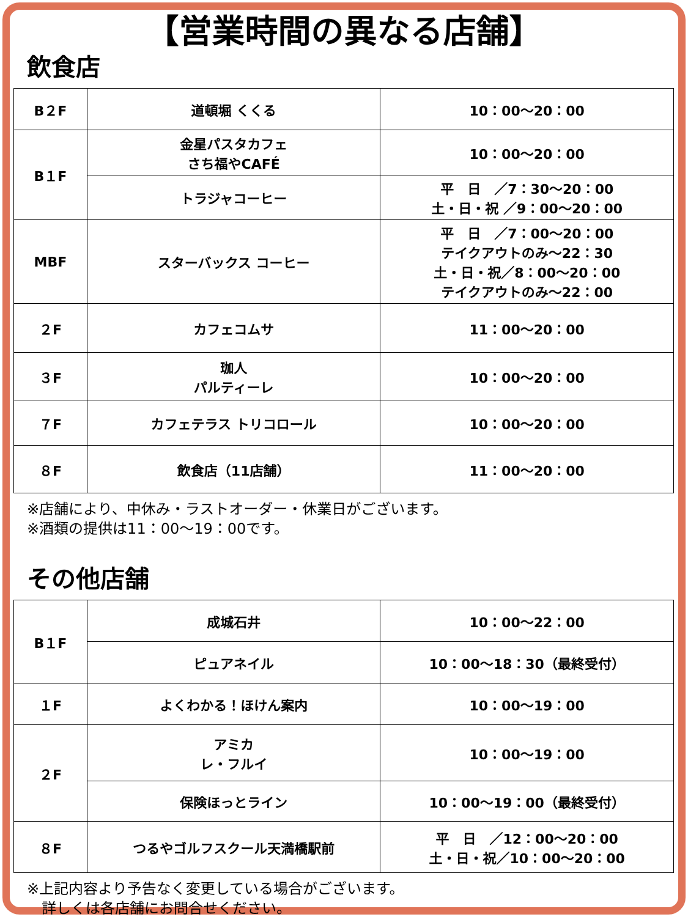【営業時間の異なる店舗】
飲食店
| B２F | 道頓堀 くくる | 10：00～20：00 |
| B１F | 金星パスタカフェ さち福やCAFÉ | 10：00～20：00 |
| | トラジャコーヒー | 平 日 ／7：30～20：00 土・日・祝 ／9：00～20：00 |
| MBF | スターバックス コーヒー | 平 日 ／7：00～20：00 テイクアウトのみ～22：30 土・日・祝／8：00～20：00 テイクアウトのみ～22：00 |
| ２F | カフェコムサ | 11：00～20：00 |
| ３F | 珈人 パルティーレ | 10：00～20：00 |
| ７F | カフェテラス トリコロール | 10：00～20：00 |
| ８F | 飲食店（11店舗） | 11：00～20：00 |
※店舗により、中休み・ラストオーダー・休業日がございます。
※酒類の提供は11：00～19：00です。
その他店舗
| B１F | 成城石井 | 10：00～22：00 |
| | ピュアネイル | 10：00～18：30（最終受付） |
| １F | よくわかる！ほけん案内 | 10：00～19：00 |
| ２F | アミカ レ・フルイ | 10：00～19：00 |
| | 保険ほっとライン | 10：00～19：00（最終受付） |
| ８F | つるやゴルフスクール天満橋駅前 | 平 日 ／12：00～20：00 土・日・祝／10：00～20：00 |
※上記内容より予告なく変更している場合がございます。
　詳しくは各店舗にお問合せください。